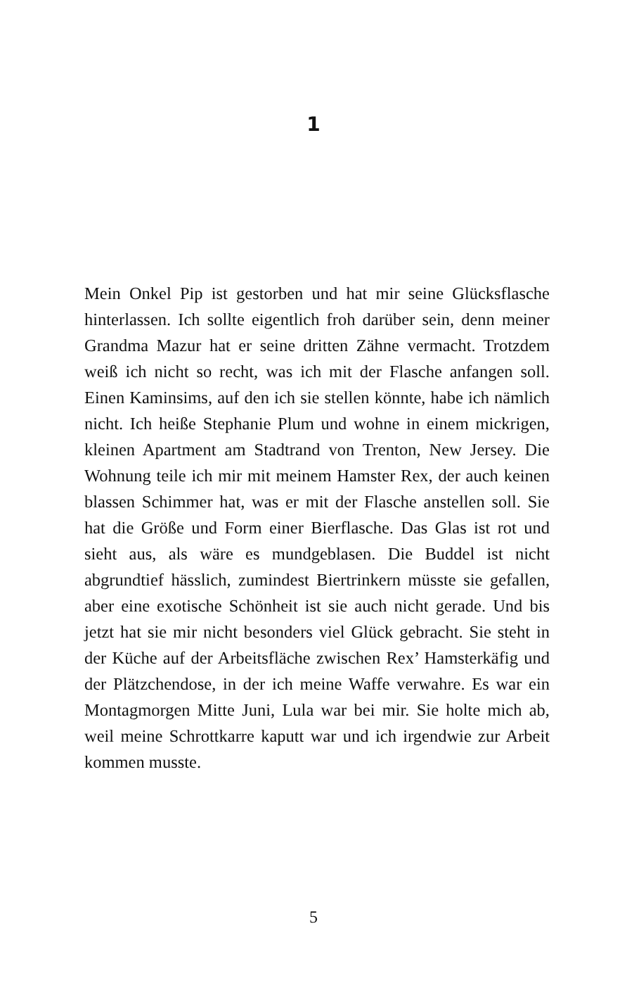1
Mein Onkel Pip ist gestorben und hat mir seine Glücks­flasche hinterlassen. Ich sollte eigentlich froh darüber sein, denn meiner Grandma Mazur hat er seine dritten Zähne vermacht. Trotzdem weiß ich nicht so recht, was ich mit der Flasche anfangen soll. Einen Kaminsims, auf den ich sie stellen könnte, habe ich nämlich nicht. Ich heiße Stephanie Plum und wohne in einem mickrigen, kleinen Apartment am Stadtrand von Trenton, New Jersey. Die Wohnung teile ich mir mit meinem Hamster Rex, der auch keinen blas­sen Schimmer hat, was er mit der Flasche anstellen soll. Sie hat die Größe und Form einer Bierflasche. Das Glas ist rot und sieht aus, als wäre es mundgeblasen. Die Bud­del ist nicht abgrundtief hässlich, zumindest Biertrinkern müsste sie gefallen, aber eine exotische Schönheit ist sie auch nicht gerade. Und bis jetzt hat sie mir nicht besonders viel Glück gebracht. Sie steht in der Küche auf der Arbeits­fläche zwischen Rex’ Hamsterkäfig und der Plätzchen­dose, in der ich meine Waffe verwahre. Es war ein Mon­tagmorgen Mitte Juni, Lula war bei mir. Sie holte mich ab, weil meine Schrottkarre kaputt war und ich irgendwie zur Arbeit kommen musste.
5